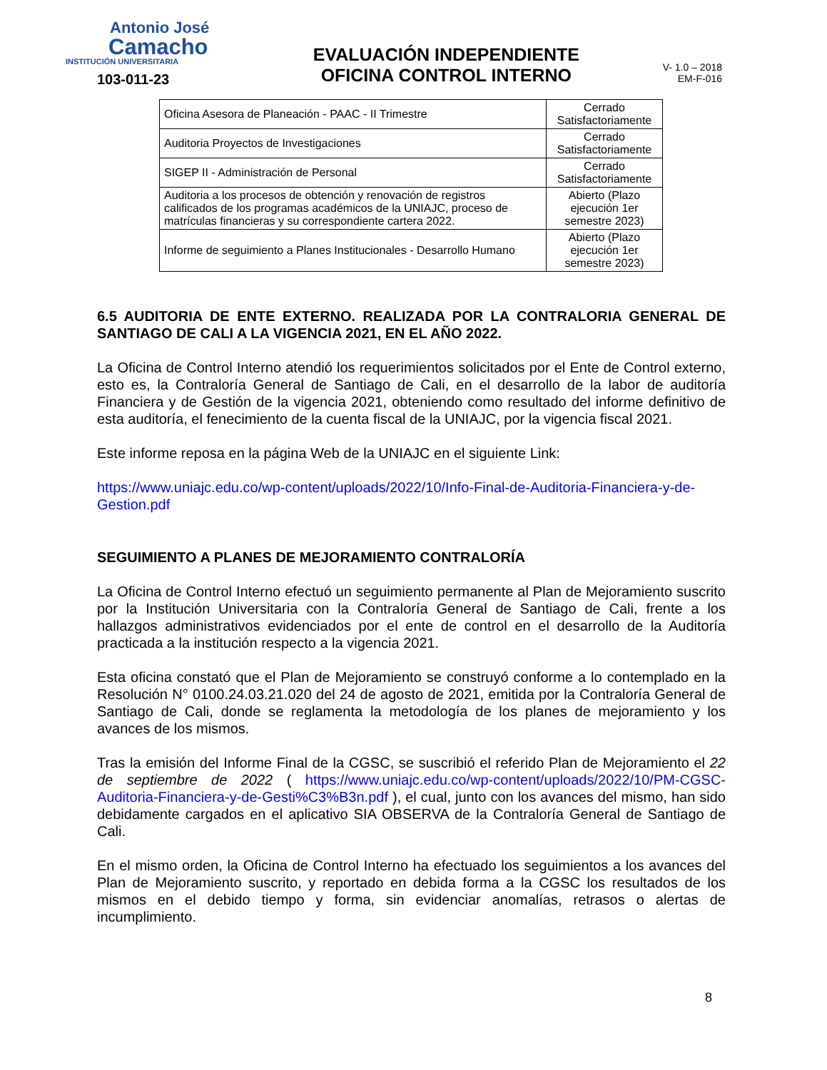Antonio José
Camacho
INSTITUCIÓN UNIVERSITARIA
103-011-23
EVALUACIÓN INDEPENDIENTE
OFICINA CONTROL INTERNO
V- 1.0 – 2018
EM-F-016
| Oficina Asesora de Planeación - PAAC - II Trimestre | Cerrado Satisfactoriamente |
| Auditoria Proyectos de Investigaciones | Cerrado Satisfactoriamente |
| SIGEP II - Administración de Personal | Cerrado Satisfactoriamente |
| Auditoria a los procesos de obtención y renovación de registros calificados de los programas académicos de la UNIAJC, proceso de matrículas financieras y su correspondiente cartera 2022. | Abierto (Plazo ejecución 1er semestre 2023) |
| Informe de seguimiento a Planes Institucionales - Desarrollo Humano | Abierto (Plazo ejecución 1er semestre 2023) |
6.5 AUDITORIA DE ENTE EXTERNO. REALIZADA POR LA CONTRALORIA GENERAL DE SANTIAGO DE CALI A LA VIGENCIA 2021, EN EL AÑO 2022.
La Oficina de Control Interno atendió los requerimientos solicitados por el Ente de Control externo, esto es, la Contraloría General de Santiago de Cali, en el desarrollo de la labor de auditoría Financiera y de Gestión de la vigencia 2021, obteniendo como resultado del informe definitivo de esta auditoría, el fenecimiento de la cuenta fiscal de la UNIAJC, por la vigencia fiscal 2021.
Este informe reposa en la página Web de la UNIAJC en el siguiente Link:
https://www.uniajc.edu.co/wp-content/uploads/2022/10/Info-Final-de-Auditoria-Financiera-y-de-Gestion.pdf
SEGUIMIENTO A PLANES DE MEJORAMIENTO CONTRALORÍA
La Oficina de Control Interno efectuó un seguimiento permanente al Plan de Mejoramiento suscrito por la Institución Universitaria con la Contraloría General de Santiago de Cali, frente a los hallazgos administrativos evidenciados por el ente de control en el desarrollo de la Auditoría practicada a la institución respecto a la vigencia 2021.
Esta oficina constató que el Plan de Mejoramiento se construyó conforme a lo contemplado en la Resolución N° 0100.24.03.21.020 del 24 de agosto de 2021, emitida por la Contraloría General de Santiago de Cali, donde se reglamenta la metodología de los planes de mejoramiento y los avances de los mismos.
Tras la emisión del Informe Final de la CGSC, se suscribió el referido Plan de Mejoramiento el 22 de septiembre de 2022 ( https://www.uniajc.edu.co/wp-content/uploads/2022/10/PM-CGSC-Auditoria-Financiera-y-de-Gesti%C3%B3n.pdf ), el cual, junto con los avances del mismo, han sido debidamente cargados en el aplicativo SIA OBSERVA de la Contraloría General de Santiago de Cali.
En el mismo orden, la Oficina de Control Interno ha efectuado los seguimientos a los avances del Plan de Mejoramiento suscrito, y reportado en debida forma a la CGSC los resultados de los mismos en el debido tiempo y forma, sin evidenciar anomalías, retrasos o alertas de incumplimiento.
8